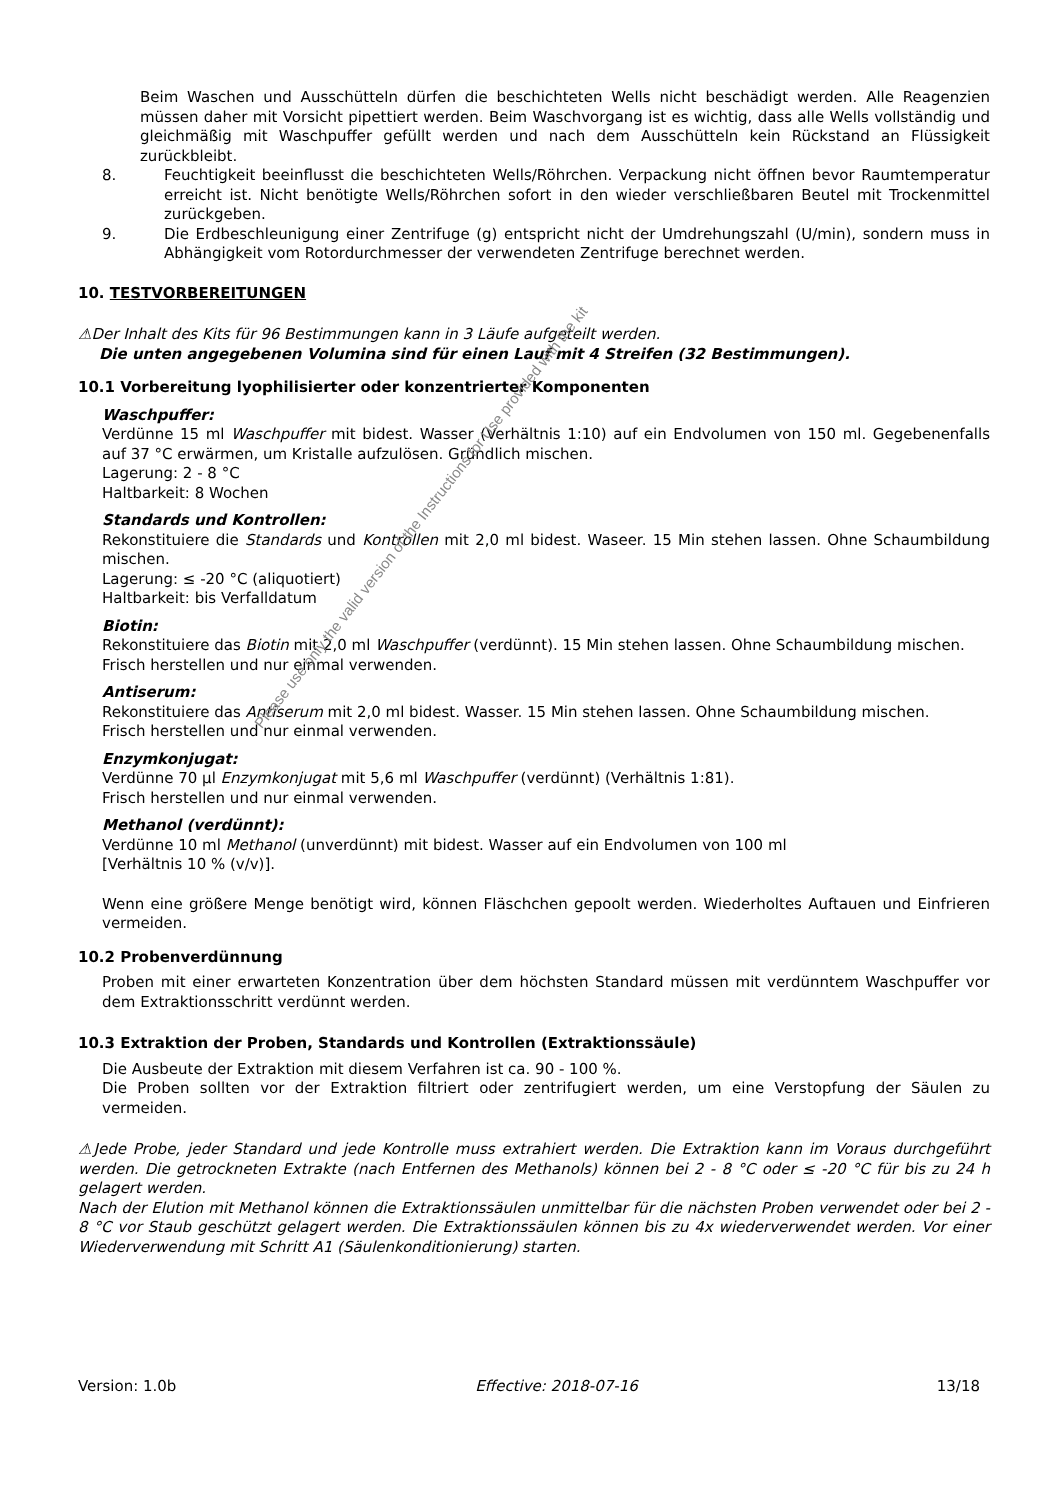Beim Waschen und Ausschütteln dürfen die beschichteten Wells nicht beschädigt werden. Alle Reagenzien müssen daher mit Vorsicht pipettiert werden. Beim Waschvorgang ist es wichtig, dass alle Wells vollständig und gleichmäßig mit Waschpuffer gefüllt werden und nach dem Ausschütteln kein Rückstand an Flüssigkeit zurückbleibt.
8. Feuchtigkeit beeinflusst die beschichteten Wells/Röhrchen. Verpackung nicht öffnen bevor Raumtemperatur erreicht ist. Nicht benötigte Wells/Röhrchen sofort in den wieder verschließbaren Beutel mit Trockenmittel zurückgeben.
9. Die Erdbeschleunigung einer Zentrifuge (g) entspricht nicht der Umdrehungszahl (U/min), sondern muss in Abhängigkeit vom Rotordurchmesser der verwendeten Zentrifuge berechnet werden.
10. TESTVORBEREITUNGEN
⚠Der Inhalt des Kits für 96 Bestimmungen kann in 3 Läufe aufgeteilt werden.
Die unten angegebenen Volumina sind für einen Lauf mit 4 Streifen (32 Bestimmungen).
10.1 Vorbereitung lyophilisierter oder konzentrierter Komponenten
Waschpuffer:
Verdünne 15 ml Waschpuffer mit bidest. Wasser (Verhältnis 1:10) auf ein Endvolumen von 150 ml. Gegebenenfalls auf 37 °C erwärmen, um Kristalle aufzulösen. Gründlich mischen.
Lagerung: 2 - 8 °C
Haltbarkeit: 8 Wochen
Standards und Kontrollen:
Rekonstituiere die Standards und Kontrollen mit 2,0 ml bidest. Waseer. 15 Min stehen lassen. Ohne Schaumbildung mischen.
Lagerung: ≤ -20 °C (aliquotiert)
Haltbarkeit: bis Verfalldatum
Biotin:
Rekonstituiere das Biotin mit 2,0 ml Waschpuffer (verdünnt). 15 Min stehen lassen. Ohne Schaumbildung mischen.
Frisch herstellen und nur einmal verwenden.
Antiserum:
Rekonstituiere das Antiserum mit 2,0 ml bidest. Wasser. 15 Min stehen lassen. Ohne Schaumbildung mischen.
Frisch herstellen und nur einmal verwenden.
Enzymkonjugat:
Verdünne 70 µl Enzymkonjugat mit 5,6 ml Waschpuffer (verdünnt) (Verhältnis 1:81).
Frisch herstellen und nur einmal verwenden.
Methanol (verdünnt):
Verdünne 10 ml Methanol (unverdünnt) mit bidest. Wasser auf ein Endvolumen von 100 ml
[Verhältnis 10 % (v/v)].
Wenn eine größere Menge benötigt wird, können Fläschchen gepoolt werden. Wiederholtes Auftauen und Einfrieren vermeiden.
10.2 Probenverdünnung
Proben mit einer erwarteten Konzentration über dem höchsten Standard müssen mit verdünntem Waschpuffer vor dem Extraktionsschritt verdünnt werden.
10.3 Extraktion der Proben, Standards und Kontrollen (Extraktionssäule)
Die Ausbeute der Extraktion mit diesem Verfahren ist ca. 90 - 100 %.
Die Proben sollten vor der Extraktion filtriert oder zentrifugiert werden, um eine Verstopfung der Säulen zu vermeiden.
⚠Jede Probe, jeder Standard und jede Kontrolle muss extrahiert werden. Die Extraktion kann im Voraus durchgeführt werden. Die getrockneten Extrakte (nach Entfernen des Methanols) können bei 2 - 8 °C oder ≤ -20 °C für bis zu 24 h gelagert werden.
Nach der Elution mit Methanol können die Extraktionssäulen unmittelbar für die nächsten Proben verwendet oder bei 2 - 8 °C vor Staub geschützt gelagert werden. Die Extraktionssäulen können bis zu 4x wiederverwendet werden. Vor einer Wiederverwendung mit Schritt A1 (Säulenkonditionierung) starten.
Version: 1.0b Effective: 2018-07-16 13/18
Please use only the valid version of the Instructions for Use provided with the kit